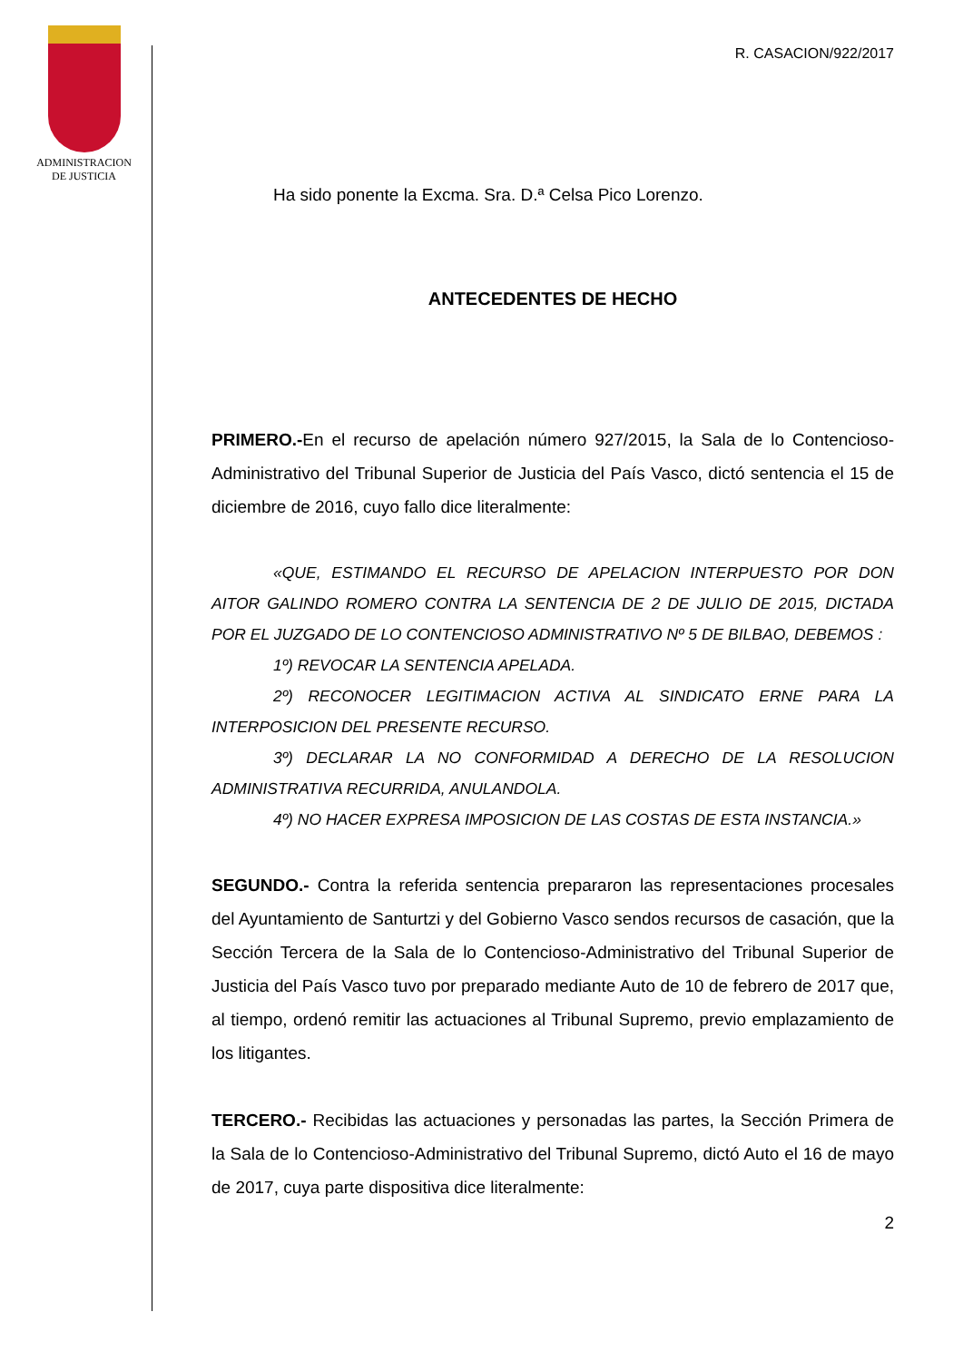ADMINISTRACION
DE JUSTICIA
R. CASACION/922/2017
Ha sido ponente la Excma. Sra. D.ª Celsa Pico Lorenzo.
ANTECEDENTES DE HECHO
PRIMERO.-En el recurso de apelación número 927/2015, la Sala de lo Contencioso-Administrativo del Tribunal Superior de Justicia del País Vasco, dictó sentencia el 15 de diciembre de 2016, cuyo fallo dice literalmente:
«QUE, ESTIMANDO EL RECURSO DE APELACION INTERPUESTO POR DON AITOR GALINDO ROMERO CONTRA LA SENTENCIA DE 2 DE JULIO DE 2015, DICTADA POR EL JUZGADO DE LO CONTENCIOSO ADMINISTRATIVO Nº 5 DE BILBAO, DEBEMOS :
1º) REVOCAR LA SENTENCIA APELADA.
2º) RECONOCER LEGITIMACION ACTIVA AL SINDICATO ERNE PARA LA INTERPOSICION DEL PRESENTE RECURSO.
3º) DECLARAR LA NO CONFORMIDAD A DERECHO DE LA RESOLUCION ADMINISTRATIVA RECURRIDA, ANULANDOLA.
4º) NO HACER EXPRESA IMPOSICION DE LAS COSTAS DE ESTA INSTANCIA.»
SEGUNDO.- Contra la referida sentencia prepararon las representaciones procesales del Ayuntamiento de Santurtzi y del Gobierno Vasco sendos recursos de casación, que la Sección Tercera de la Sala de lo Contencioso-Administrativo del Tribunal Superior de Justicia del País Vasco tuvo por preparado mediante Auto de 10 de febrero de 2017 que, al tiempo, ordenó remitir las actuaciones al Tribunal Supremo, previo emplazamiento de los litigantes.
TERCERO.- Recibidas las actuaciones y personadas las partes, la Sección Primera de la Sala de lo Contencioso-Administrativo del Tribunal Supremo, dictó Auto el 16 de mayo de 2017, cuya parte dispositiva dice literalmente:
2